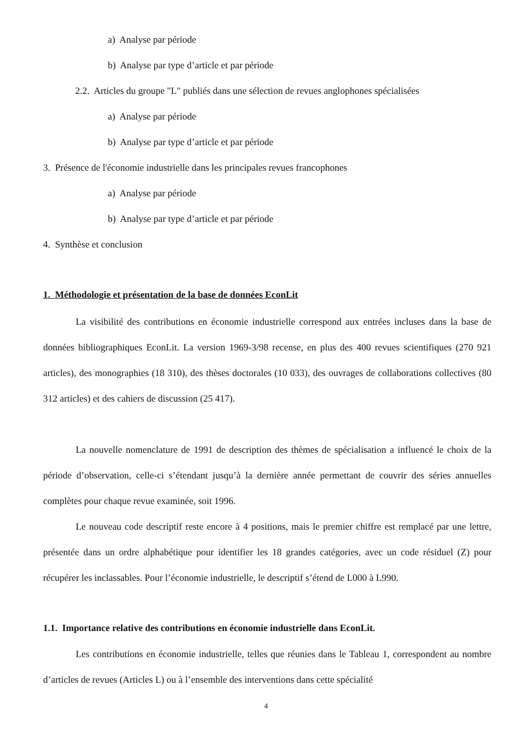a) Analyse par période
b) Analyse par type d’article et par période
2.2. Articles du groupe "L" publiés dans une sélection de revues anglophones spécialisées
a) Analyse par période
b) Analyse par type d’article et par période
3. Présence de l'économie industrielle dans les principales revues francophones
a) Analyse par période
b) Analyse par type d’article et par période
4. Synthèse et conclusion
1. Méthodologie et présentation de la base de données EconLit
La visibilité des contributions en économie industrielle correspond aux entrées incluses dans la base de données bibliographiques EconLit. La version 1969-3/98 recense, en plus des 400 revues scientifiques (270 921 articles), des monographies (18 310), des thèses doctorales (10 033), des ouvrages de collaborations collectives (80 312 articles) et des cahiers de discussion (25 417).
La nouvelle nomenclature de 1991 de description des thèmes de spécialisation a influencé le choix de la période d’observation, celle-ci s’étendant jusqu’à la dernière année permettant de couvrir des séries annuelles complètes pour chaque revue examinée, soit 1996.
Le nouveau code descriptif reste encore à 4 positions, mais le premier chiffre est remplacé par une lettre, présentée dans un ordre alphabétique pour identifier les 18 grandes catégories, avec un code résiduel (Z) pour récupérer les inclassables. Pour l’économie industrielle, le descriptif s’étend de L000 à L990.
1.1. Importance relative des contributions en économie industrielle dans EconLit.
Les contributions en économie industrielle, telles que réunies dans le Tableau 1, correspondent au nombre d’articles de revues (Articles L) ou à l’ensemble des interventions dans cette spécialité
4